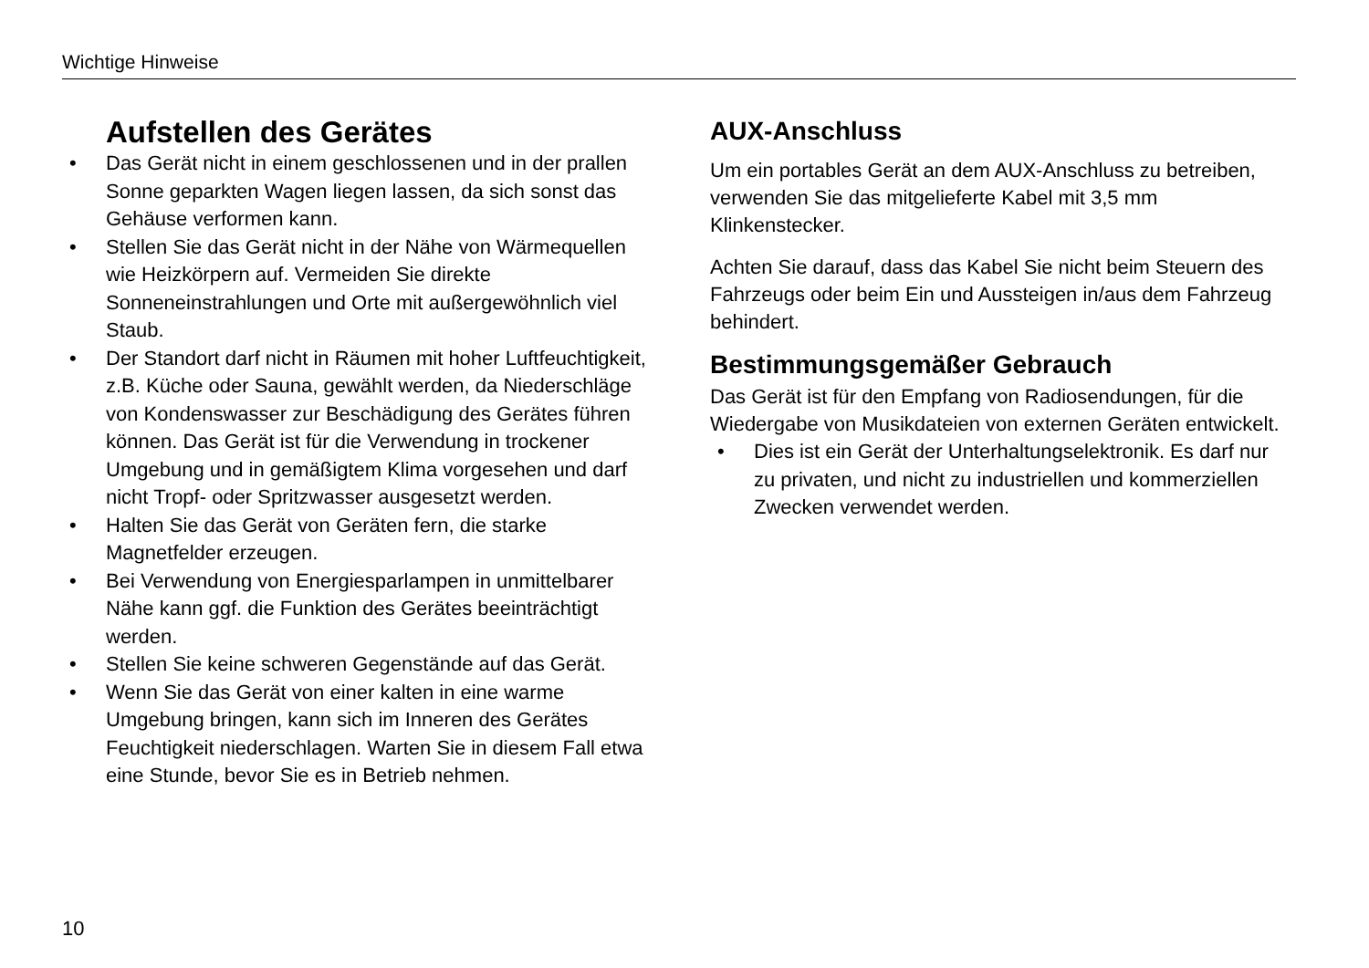Wichtige Hinweise
Aufstellen des Gerätes
• Das Gerät nicht in einem geschlossenen und in der prallen Sonne geparkten Wagen liegen lassen, da sich sonst das Gehäuse verformen kann.
• Stellen Sie das Gerät nicht in der Nähe von Wärmequellen wie Heizkörpern auf. Vermeiden Sie direkte Sonneneinstrahlungen und Orte mit außergewöhnlich viel Staub.
• Der Standort darf nicht in Räumen mit hoher Luftfeuchtigkeit, z.B. Küche oder Sauna, gewählt werden, da Niederschläge von Kondenswasser zur Beschädigung des Gerätes führen können. Das Gerät ist für die Verwendung in trockener Umgebung und in gemäßigtem Klima vorgesehen und darf nicht Tropf- oder Spritzwasser ausgesetzt werden.
• Halten Sie das Gerät von Geräten fern, die starke Magnetfelder erzeugen.
• Bei Verwendung von Energiesparlampen in unmittelbarer Nähe kann ggf. die Funktion des Gerätes beeinträchtigt werden.
• Stellen Sie keine schweren Gegenstände auf das Gerät.
• Wenn Sie das Gerät von einer kalten in eine warme Umgebung bringen, kann sich im Inneren des Gerätes Feuchtigkeit niederschlagen. Warten Sie in diesem Fall etwa eine Stunde, bevor Sie es in Betrieb nehmen.
AUX-Anschluss
Um ein portables Gerät an dem AUX-Anschluss zu betreiben, verwenden Sie das mitgelieferte Kabel mit 3,5 mm Klinkenstecker.
Achten Sie darauf, dass das Kabel Sie nicht beim Steuern des Fahrzeugs oder beim Ein und Aussteigen in/aus dem Fahrzeug behindert.
Bestimmungsgemäßer Gebrauch
Das Gerät ist für den Empfang von Radiosendungen, für die Wiedergabe von Musikdateien von externen Geräten entwickelt.
• Dies ist ein Gerät der Unterhaltungselektronik. Es darf nur zu privaten, und nicht zu industriellen und kommerziellen Zwecken verwendet werden.
10